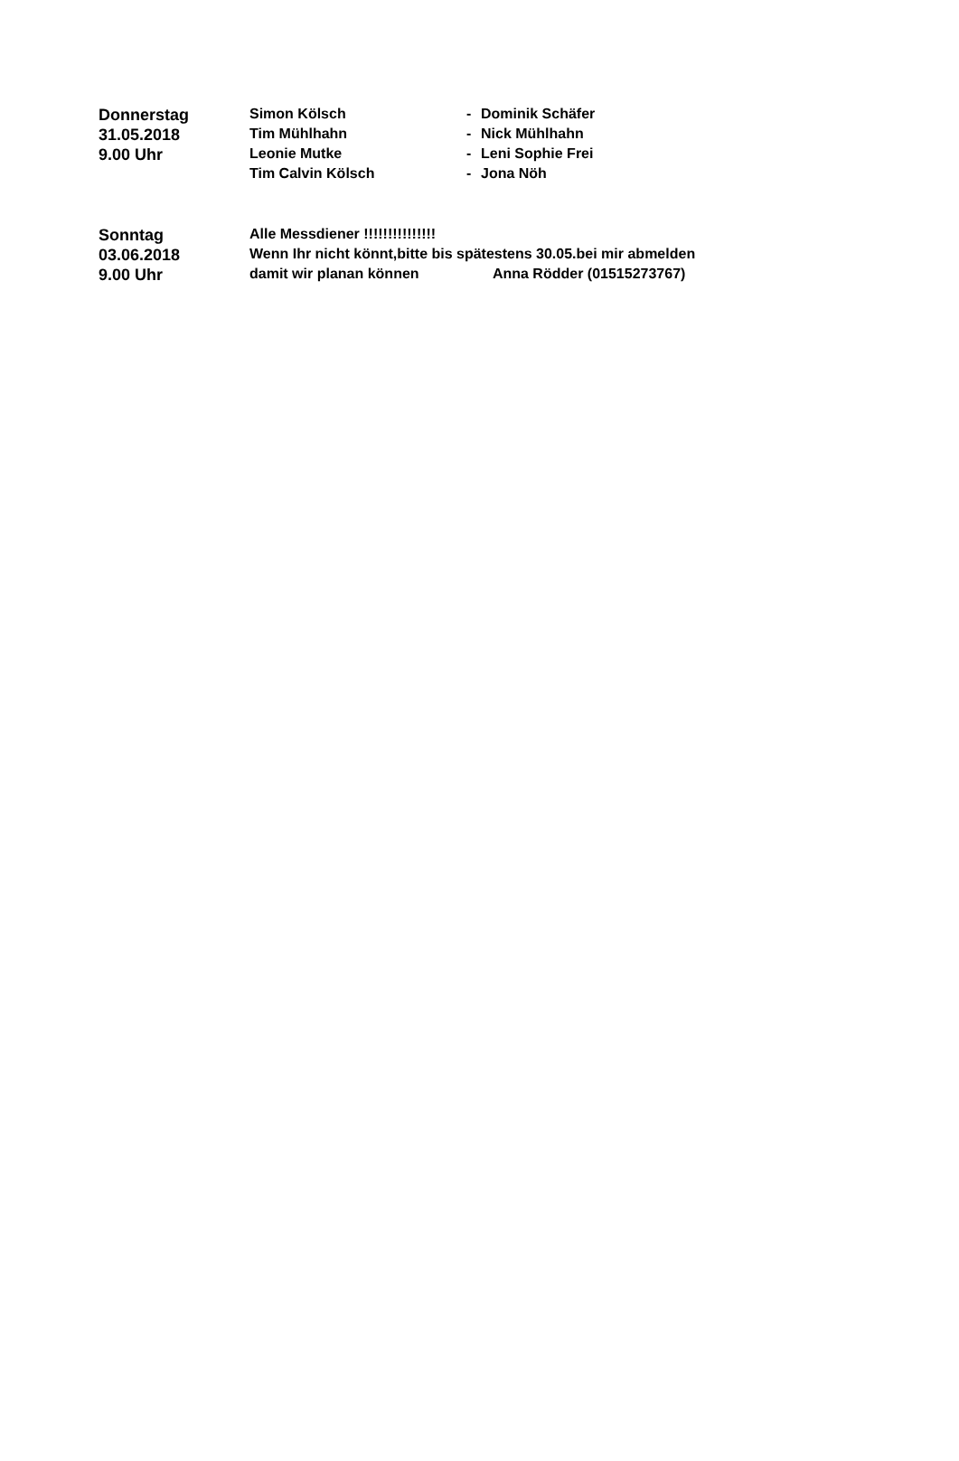| Donnerstag | Simon Kölsch | - | Dominik Schäfer |
| 31.05.2018 | Tim Mühlhahn | - | Nick Mühlhahn |
| 9.00 Uhr | Leonie Mutke | - | Leni Sophie Frei |
| | Tim Calvin Kölsch | - | Jona Nöh |
| Sonntag | Alle Messdiener !!!!!!!!!!!!!!! | |
| 03.06.2018 | Wenn Ihr nicht könnt,bitte bis spätestens 30.05.bei mir abmelden | |
| 9.00 Uhr | damit wir planan können | Anna Rödder (01515273767) |